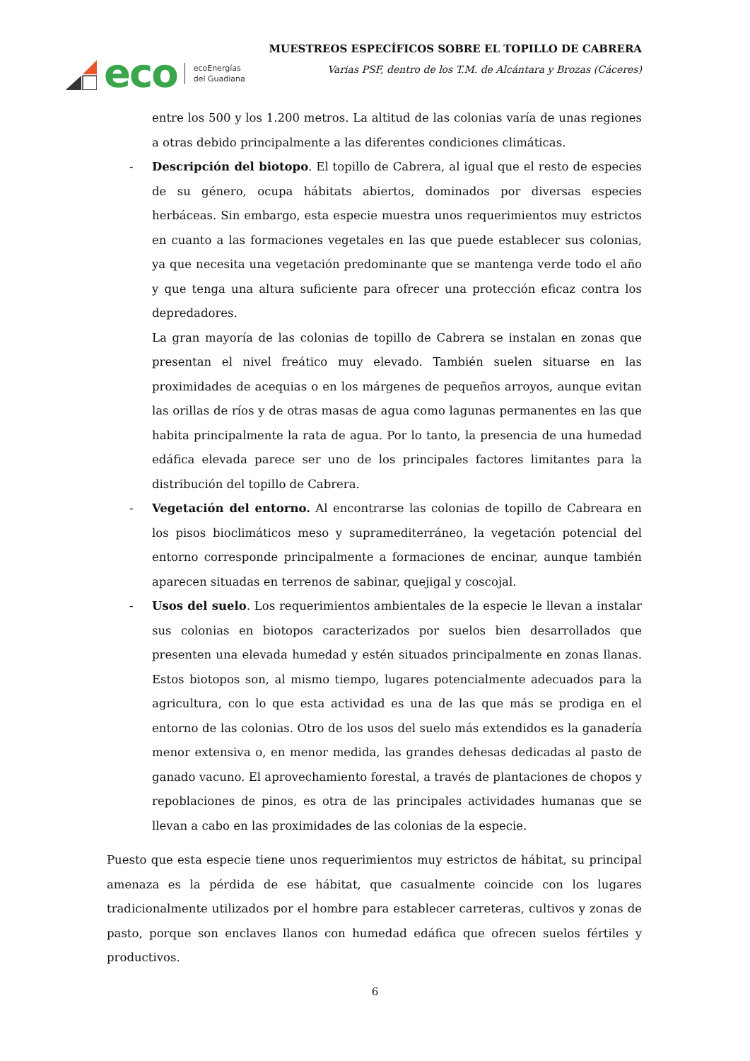eco
ecoEnergías
del Guadiana
MUESTREOS ESPECÍFICOS SOBRE EL TOPILLO DE CABRERA
Varias PSF, dentro de los T.M. de Alcántara y Brozas (Cáceres)
entre los 500 y los 1.200 metros. La altitud de las colonias varía de unas regiones a otras debido principalmente a las diferentes condiciones climáticas.
- Descripción del biotopo. El topillo de Cabrera, al igual que el resto de especies de su género, ocupa hábitats abiertos, dominados por diversas especies herbáceas. Sin embargo, esta especie muestra unos requerimientos muy estrictos en cuanto a las formaciones vegetales en las que puede establecer sus colonias, ya que necesita una vegetación predominante que se mantenga verde todo el año y que tenga una altura suficiente para ofrecer una protección eficaz contra los depredadores.
La gran mayoría de las colonias de topillo de Cabrera se instalan en zonas que presentan el nivel freático muy elevado. También suelen situarse en las proximidades de acequias o en los márgenes de pequeños arroyos, aunque evitan las orillas de ríos y de otras masas de agua como lagunas permanentes en las que habita principalmente la rata de agua. Por lo tanto, la presencia de una humedad edáfica elevada parece ser uno de los principales factores limitantes para la distribución del topillo de Cabrera.
- Vegetación del entorno. Al encontrarse las colonias de topillo de Cabreara en los pisos bioclimáticos meso y supramediterráneo, la vegetación potencial del entorno corresponde principalmente a formaciones de encinar, aunque también aparecen situadas en terrenos de sabinar, quejigal y coscojal.
- Usos del suelo. Los requerimientos ambientales de la especie le llevan a instalar sus colonias en biotopos caracterizados por suelos bien desarrollados que presenten una elevada humedad y estén situados principalmente en zonas llanas. Estos biotopos son, al mismo tiempo, lugares potencialmente adecuados para la agricultura, con lo que esta actividad es una de las que más se prodiga en el entorno de las colonias. Otro de los usos del suelo más extendidos es la ganadería menor extensiva o, en menor medida, las grandes dehesas dedicadas al pasto de ganado vacuno. El aprovechamiento forestal, a través de plantaciones de chopos y repoblaciones de pinos, es otra de las principales actividades humanas que se llevan a cabo en las proximidades de las colonias de la especie.
Puesto que esta especie tiene unos requerimientos muy estrictos de hábitat, su principal amenaza es la pérdida de ese hábitat, que casualmente coincide con los lugares tradicionalmente utilizados por el hombre para establecer carreteras, cultivos y zonas de pasto, porque son enclaves llanos con humedad edáfica que ofrecen suelos fértiles y productivos.
6